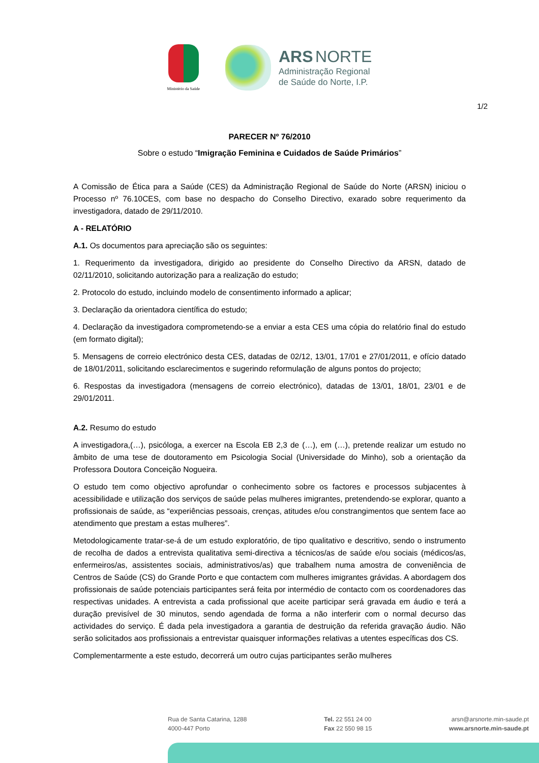Ministério da Saúde
ARS NORTE
Administração Regional
de Saúde do Norte, I.P.
1/2
PARECER Nº 76/2010
Sobre o estudo “Imigração Feminina e Cuidados de Saúde Primários”
A Comissão de Ética para a Saúde (CES) da Administração Regional de Saúde do Norte (ARSN) iniciou o Processo nº 76.10CES, com base no despacho do Conselho Directivo, exarado sobre requerimento da investigadora, datado de 29/11/2010.
A - RELATÓRIO
A.1. Os documentos para apreciação são os seguintes:
1. Requerimento da investigadora, dirigido ao presidente do Conselho Directivo da ARSN, datado de 02/11/2010, solicitando autorização para a realização do estudo;
2. Protocolo do estudo, incluindo modelo de consentimento informado a aplicar;
3. Declaração da orientadora científica do estudo;
4. Declaração da investigadora comprometendo-se a enviar a esta CES uma cópia do relatório final do estudo (em formato digital);
5. Mensagens de correio electrónico desta CES, datadas de 02/12, 13/01, 17/01 e 27/01/2011, e ofício datado de 18/01/2011, solicitando esclarecimentos e sugerindo reformulação de alguns pontos do projecto;
6. Respostas da investigadora (mensagens de correio electrónico), datadas de 13/01, 18/01, 23/01 e de 29/01/2011.
A.2. Resumo do estudo
A investigadora,(…), psicóloga, a exercer na Escola EB 2,3 de (…), em (…), pretende realizar um estudo no âmbito de uma tese de doutoramento em Psicologia Social (Universidade do Minho), sob a orientação da Professora Doutora Conceição Nogueira.
O estudo tem como objectivo aprofundar o conhecimento sobre os factores e processos subjacentes à acessibilidade e utilização dos serviços de saúde pelas mulheres imigrantes, pretendendo-se explorar, quanto a profissionais de saúde, as “experiências pessoais, crenças, atitudes e/ou constrangimentos que sentem face ao atendimento que prestam a estas mulheres”.
Metodologicamente tratar-se-á de um estudo exploratório, de tipo qualitativo e descritivo, sendo o instrumento de recolha de dados a entrevista qualitativa semi-directiva a técnicos/as de saúde e/ou sociais (médicos/as, enfermeiros/as, assistentes sociais, administrativos/as) que trabalhem numa amostra de conveniência de Centros de Saúde (CS) do Grande Porto e que contactem com mulheres imigrantes grávidas. A abordagem dos profissionais de saúde potenciais participantes será feita por intermédio de contacto com os coordenadores das respectivas unidades. A entrevista a cada profissional que aceite participar será gravada em áudio e terá a duração previsível de 30 minutos, sendo agendada de forma a não interferir com o normal decurso das actividades do serviço. É dada pela investigadora a garantia de destruição da referida gravação áudio. Não serão solicitados aos profissionais a entrevistar quaisquer informações relativas a utentes específicas dos CS.
Complementarmente a este estudo, decorrerá um outro cujas participantes serão mulheres
Rua de Santa Catarina, 1288
4000-447 Porto
Tel. 22 551 24 00
Fax 22 550 98 15
arsn@arsnorte.min-saude.pt
www.arsnorte.min-saude.pt